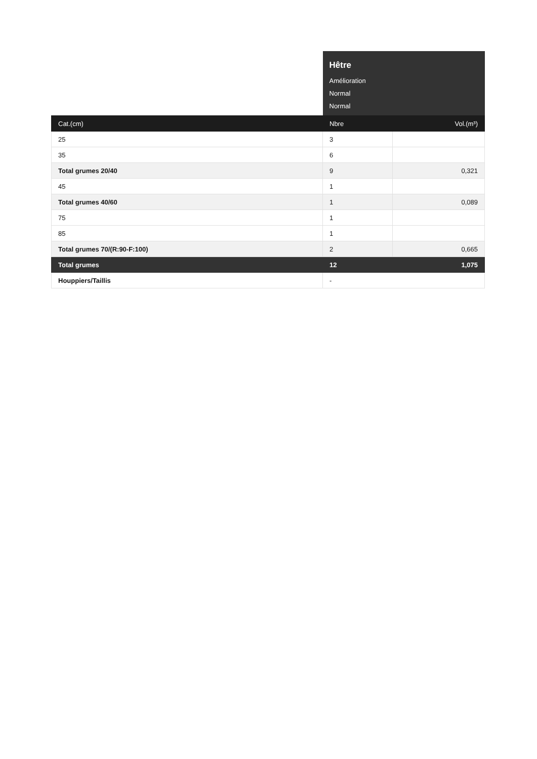| | Hêtre Amélioration Normal Normal | |
| Cat.(cm) | Nbre | Vol.(m³) |
| 25 | 3 | |
| 35 | 6 | |
| Total grumes 20/40 | 9 | 0,321 |
| 45 | 1 | |
| Total grumes 40/60 | 1 | 0,089 |
| 75 | 1 | |
| 85 | 1 | |
| Total grumes 70/(R:90-F:100) | 2 | 0,665 |
| Total grumes | 12 | 1,075 |
| Houppiers/Taillis | - | |